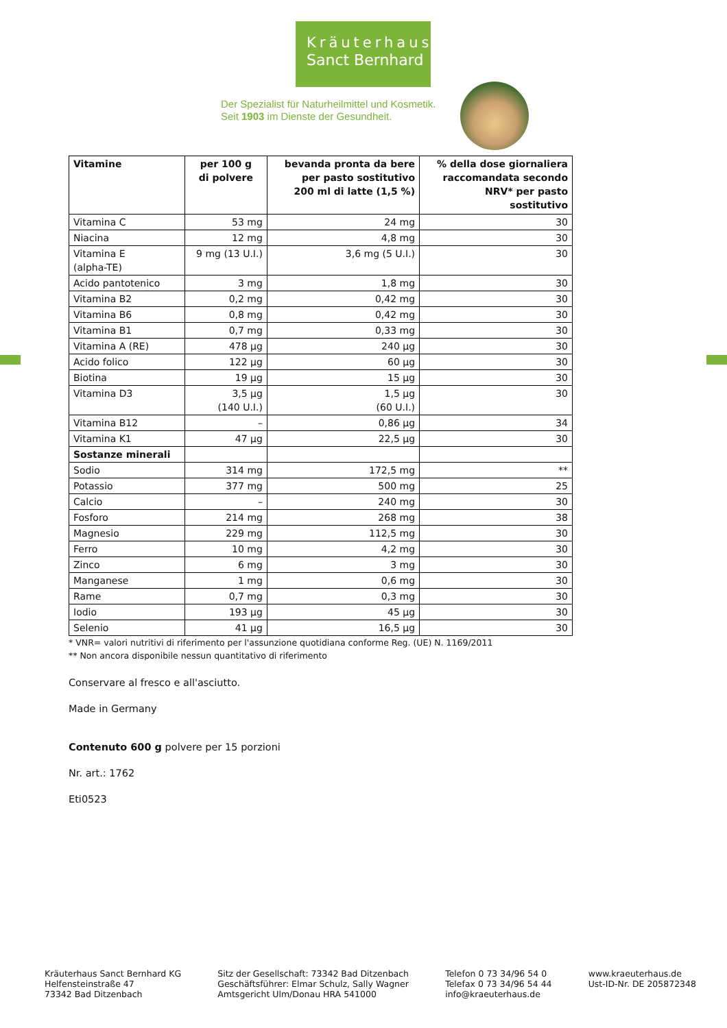Kräuterhaus
Sanct Bernhard
Der Spezialist für Naturheilmittel und Kosmetik.
Seit 1903 im Dienste der Gesundheit.
| Vitamine | per 100 g di polvere | bevanda pronta da bere per pasto sostitutivo 200 ml di latte (1,5 %) | % della dose giornaliera raccomandata secondo NRV* per pasto sostitutivo |
| --- | --- | --- | --- |
| Vitamina C | 53 mg | 24 mg | 30 |
| Niacina | 12 mg | 4,8 mg | 30 |
| Vitamina E (alpha-TE) | 9 mg (13 U.I.) | 3,6 mg (5 U.I.) | 30 |
| Acido pantotenico | 3 mg | 1,8 mg | 30 |
| Vitamina B2 | 0,2 mg | 0,42 mg | 30 |
| Vitamina B6 | 0,8 mg | 0,42 mg | 30 |
| Vitamina B1 | 0,7 mg | 0,33 mg | 30 |
| Vitamina A (RE) | 478 µg | 240 µg | 30 |
| Acido folico | 122 µg | 60 µg | 30 |
| Biotina | 19 µg | 15 µg | 30 |
| Vitamina D3 | 3,5 µg (140 U.I.) | 1,5 µg (60 U.I.) | 30 |
| Vitamina B12 | – | 0,86 µg | 34 |
| Vitamina K1 | 47 µg | 22,5 µg | 30 |
| Sostanze minerali | | | |
| Sodio | 314 mg | 172,5 mg | ** |
| Potassio | 377 mg | 500 mg | 25 |
| Calcio | – | 240 mg | 30 |
| Fosforo | 214 mg | 268 mg | 38 |
| Magnesio | 229 mg | 112,5 mg | 30 |
| Ferro | 10 mg | 4,2 mg | 30 |
| Zinco | 6 mg | 3 mg | 30 |
| Manganese | 1 mg | 0,6 mg | 30 |
| Rame | 0,7 mg | 0,3 mg | 30 |
| Iodio | 193 µg | 45 µg | 30 |
| Selenio | 41 µg | 16,5 µg | 30 |
* VNR= valori nutritivi di riferimento per l'assunzione quotidiana conforme Reg. (UE) N. 1169/2011
** Non ancora disponibile nessun quantitativo di riferimento
Conservare al fresco e all'asciutto.
Made in Germany
Contenuto 600 g polvere per 15 porzioni
Nr. art.: 1762
Eti0523
Kräuterhaus Sanct Bernhard KG
Helfensteinstraße 47
73342 Bad Ditzenbach
Sitz der Gesellschaft: 73342 Bad Ditzenbach
Geschäftsführer: Elmar Schulz, Sally Wagner
Amtsgericht Ulm/Donau HRA 541000
Telefon 0 73 34/96 54 0
Telefax 0 73 34/96 54 44
info@kraeuterhaus.de
www.kraeuterhaus.de
Ust-ID-Nr. DE 205872348